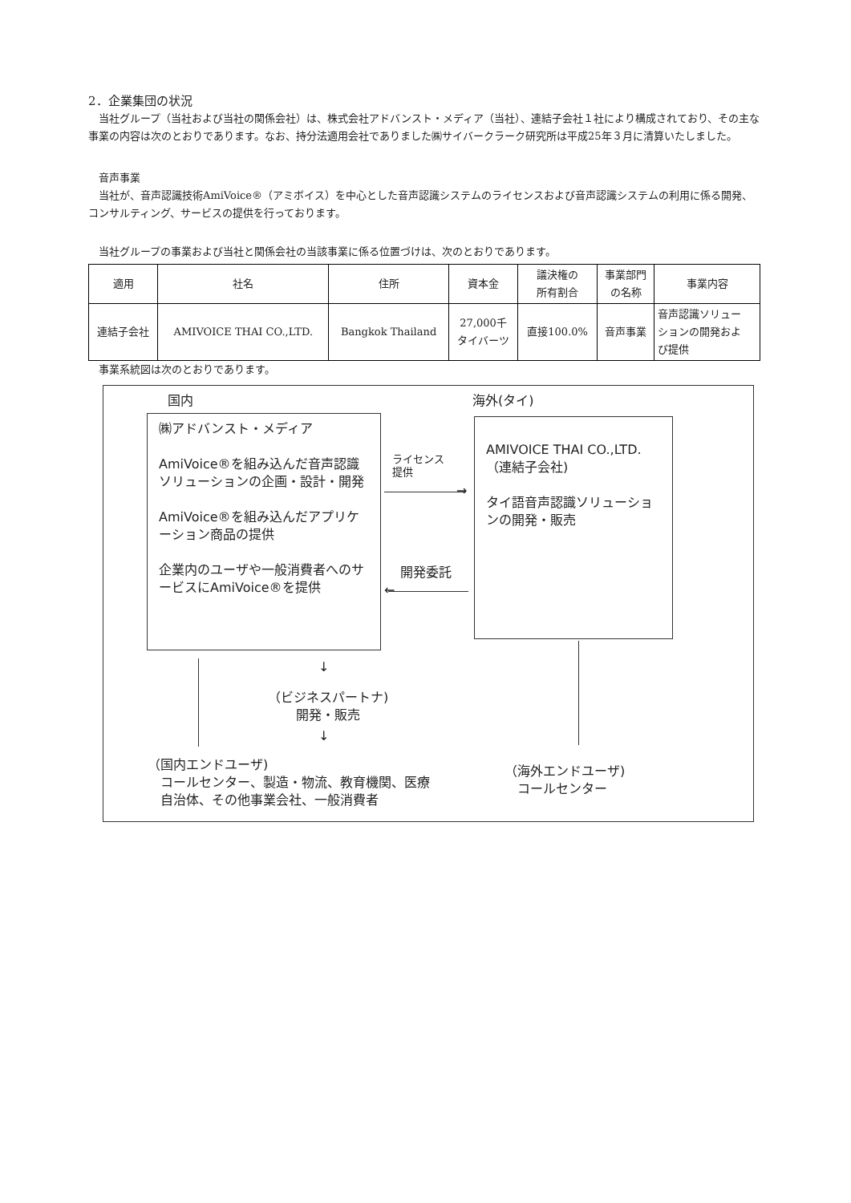2．企業集団の状況
　当社グループ（当社および当社の関係会社）は、株式会社アドバンスト・メディア（当社）、連結子会社１社により構成されており、その主な事業の内容は次のとおりであります。なお、持分法適用会社でありました㈱サイバークラーク研究所は平成25年３月に清算いたしました。
　音声事業
　当社が、音声認識技術AmiVoice®（アミボイス）を中心とした音声認識システムのライセンスおよび音声認識システムの利用に係る開発、コンサルティング、サービスの提供を行っております。
　当社グループの事業および当社と関係会社の当該事業に係る位置づけは、次のとおりであります。
| 適用 | 社名 | 住所 | 資本金 | 議決権の 所有割合 | 事業部門 の名称 | 事業内容 |
| --- | --- | --- | --- | --- | --- | --- |
| 連結子会社 | AMIVOICE THAI CO.,LTD. | Bangkok Thailand | 27,000千 タイバーツ | 直接100.0% | 音声事業 | 音声認識ソリュー ションの開発およ び提供 |
　事業系統図は次のとおりであります。
国内 海外(タイ)
㈱アドバンスト・メディア
AmiVoice®を組み込んだ音声認識ソリューションの企画・設計・開発
AmiVoice®を組み込んだアプリケーション商品の提供
企業内のユーザや一般消費者へのサービスにAmiVoice®を提供
AMIVOICE THAI CO.,LTD.
（連結子会社)
タイ語音声認識ソリューションの開発・販売
ライセンス
提供
→
開発委託
←
↓
（ビジネスパートナ)
開発・販売
↓
（国内エンドユーザ)
　コールセンター、製造・物流、教育機関、医療
　自治体、その他事業会社、一般消費者
（海外エンドユーザ)
　コールセンター